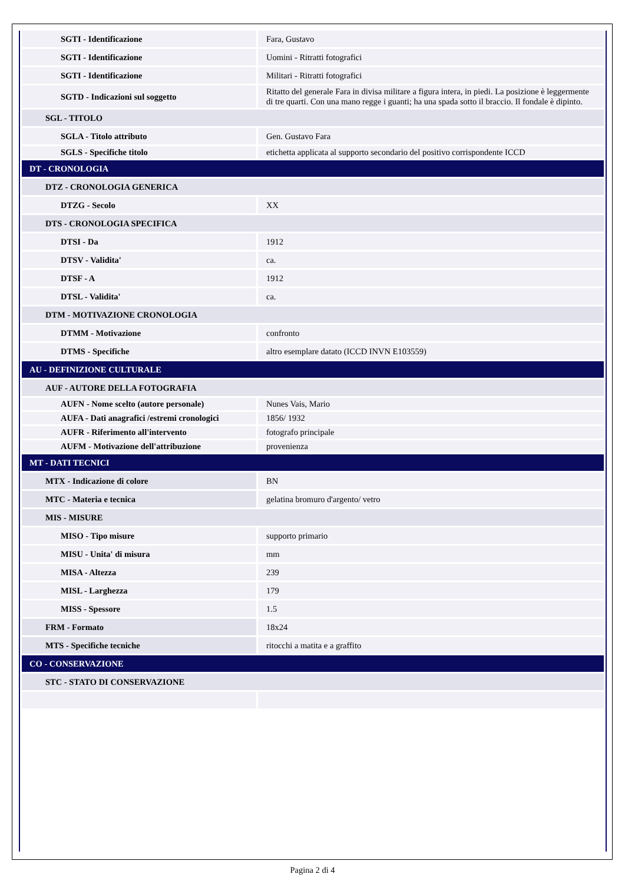| SGTI - Identificazione | Fara, Gustavo |
| SGTI - Identificazione | Uomini - Ritratti fotografici |
| SGTI - Identificazione | Militari - Ritratti fotografici |
| SGTD - Indicazioni sul soggetto | Ritatto del generale Fara in divisa militare a figura intera, in piedi. La posizione è leggermente di tre quarti. Con una mano regge i guanti; ha una spada sotto il braccio. Il fondale è dipinto. |
| SGL - TITOLO | |
| SGLA - Titolo attributo | Gen. Gustavo Fara |
| SGLS - Specifiche titolo | etichetta applicata al supporto secondario del positivo corrispondente ICCD |
| DT - CRONOLOGIA | |
| DTZ - CRONOLOGIA GENERICA | |
| DTZG - Secolo | XX |
| DTS - CRONOLOGIA SPECIFICA | |
| DTSI - Da | 1912 |
| DTSV - Validita' | ca. |
| DTSF - A | 1912 |
| DTSL - Validita' | ca. |
| DTM - MOTIVAZIONE CRONOLOGIA | |
| DTMM - Motivazione | confronto |
| DTMS - Specifiche | altro esemplare datato (ICCD INVN E103559) |
| AU - DEFINIZIONE CULTURALE | |
| AUF - AUTORE DELLA FOTOGRAFIA | |
| AUFN - Nome scelto (autore personale) | Nunes Vais, Mario |
| AUFA - Dati anagrafici /estremi cronologici | 1856/ 1932 |
| AUFR - Riferimento all'intervento | fotografo principale |
| AUFM - Motivazione dell'attribuzione | provenienza |
| MT - DATI TECNICI | |
| MTX - Indicazione di colore | BN |
| MTC - Materia e tecnica | gelatina bromuro d'argento/ vetro |
| MIS - MISURE | |
| MISO - Tipo misure | supporto primario |
| MISU - Unita' di misura | mm |
| MISA - Altezza | 239 |
| MISL - Larghezza | 179 |
| MISS - Spessore | 1.5 |
| FRM - Formato | 18x24 |
| MTS - Specifiche tecniche | ritocchi a matita e a graffito |
| CO - CONSERVAZIONE | |
| STC - STATO DI CONSERVAZIONE | |
Pagina 2 di 4